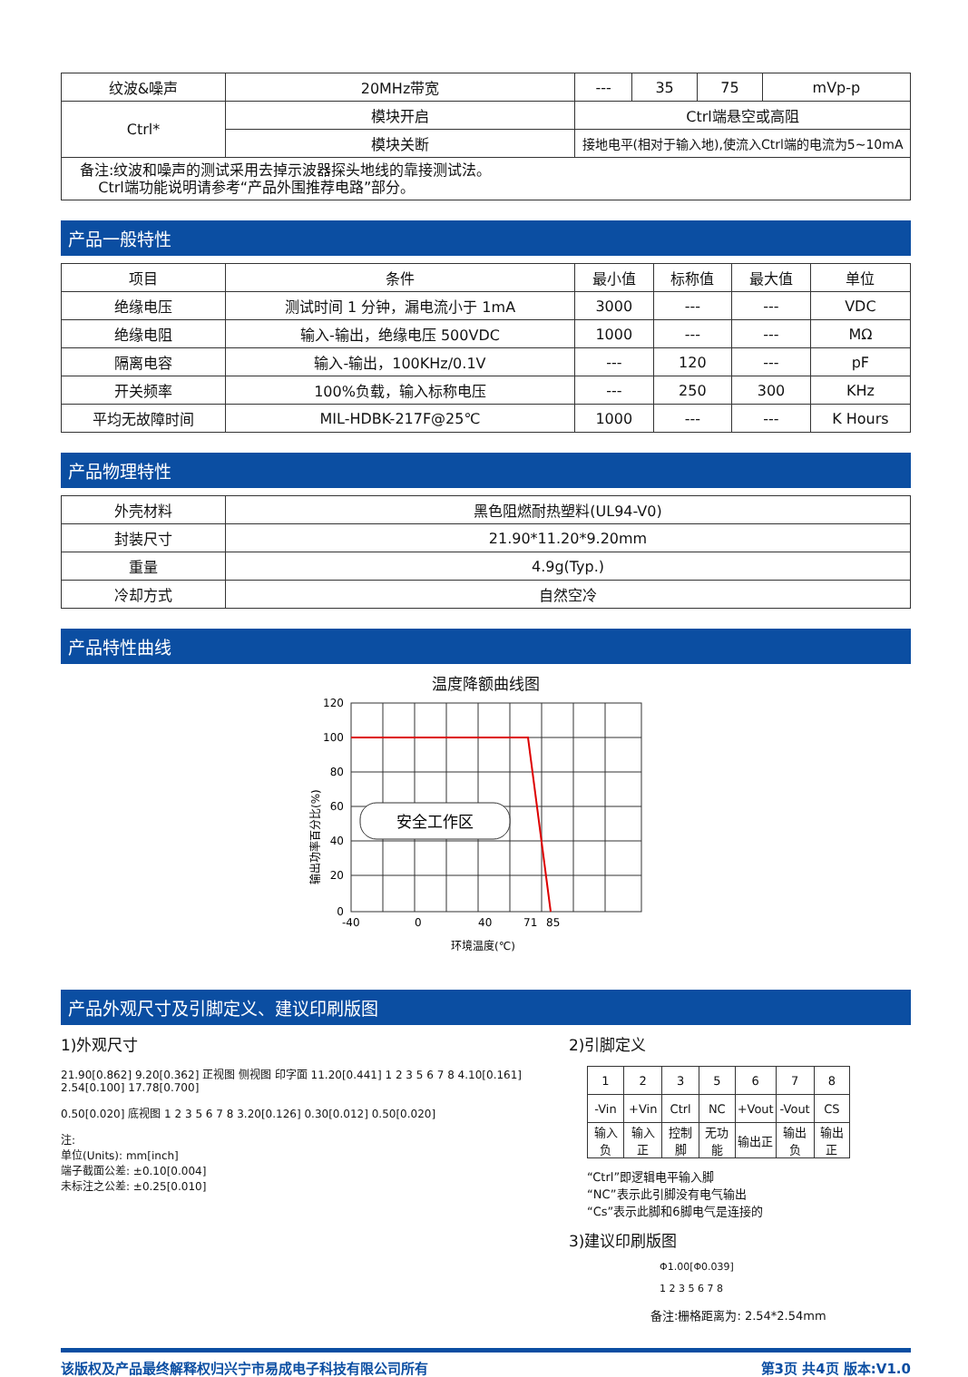| 纹波&噪声 | 20MHz带宽 | --- | 35 | 75 | mVp-p |
| Ctrl* | 模块开启 | Ctrl端悬空或高阻 | | | |
| | 模块关断 | 接地电平(相对于输入地),使流入Ctrl端的电流为5~10mA | | | |
| 备注:纹波和噪声的测试采用去掉示波器探头地线的靠接测试法。 Ctrl端功能说明请参考“产品外围推荐电路”部分。 | | | | | |
产品一般特性
| 项目 | 条件 | 最小值 | 标称值 | 最大值 | 单位 |
| --- | --- | --- | --- | --- | --- |
| 绝缘电压 | 测试时间 1 分钟，漏电流小于 1mA | 3000 | --- | --- | VDC |
| 绝缘电阻 | 输入-输出，绝缘电压 500VDC | 1000 | --- | --- | MΩ |
| 隔离电容 | 输入-输出，100KHz/0.1V | --- | 120 | --- | pF |
| 开关频率 | 100%负载，输入标称电压 | --- | 250 | 300 | KHz |
| 平均无故障时间 | MIL-HDBK-217F@25℃ | 1000 | --- | --- | K Hours |
产品物理特性
| 外壳材料 | 黑色阻燃耐热塑料(UL94-V0) |
| 封装尺寸 | 21.90*11.20*9.20mm |
| 重量 | 4.9g(Typ.) |
| 冷却方式 | 自然空冷 |
产品特性曲线
温度降额曲线图
安全工作区
120
100
80
60
40
20
0
-40
0
40
71
85
环境温度(℃)
输出功率百分比(%)
产品外观尺寸及引脚定义、建议印刷版图
1)外观尺寸
21.90[0.862] 9.20[0.362] 正视图 侧视图 印字面 11.20[0.441] 1 2 3 5 6 7 8 4.10[0.161] 2.54[0.100] 17.78[0.700]
0.50[0.020] 底视图 1 2 3 5 6 7 8 3.20[0.126] 0.30[0.012] 0.50[0.020]
注:
单位(Units): mm[inch]
端子截面公差: ±0.10[0.004]
未标注之公差: ±0.25[0.010]
2)引脚定义
| 1 | 2 | 3 | 5 | 6 | 7 | 8 |
| -Vin | +Vin | Ctrl | NC | +Vout | -Vout | CS |
| 输入负 | 输入正 | 控制脚 | 无功能 | 输出正 | 输出负 | 输出正 |
“Ctrl”即逻辑电平输入脚
“NC”表示此引脚没有电气输出
“Cs”表示此脚和6脚电气是连接的
3)建议印刷版图
Φ1.00[Φ0.039]
1 2 3 5 6 7 8
备注:栅格距离为: 2.54*2.54mm
该版权及产品最终解释权归兴宁市易成电子科技有限公司所有 第3页 共4页 版本:V1.0